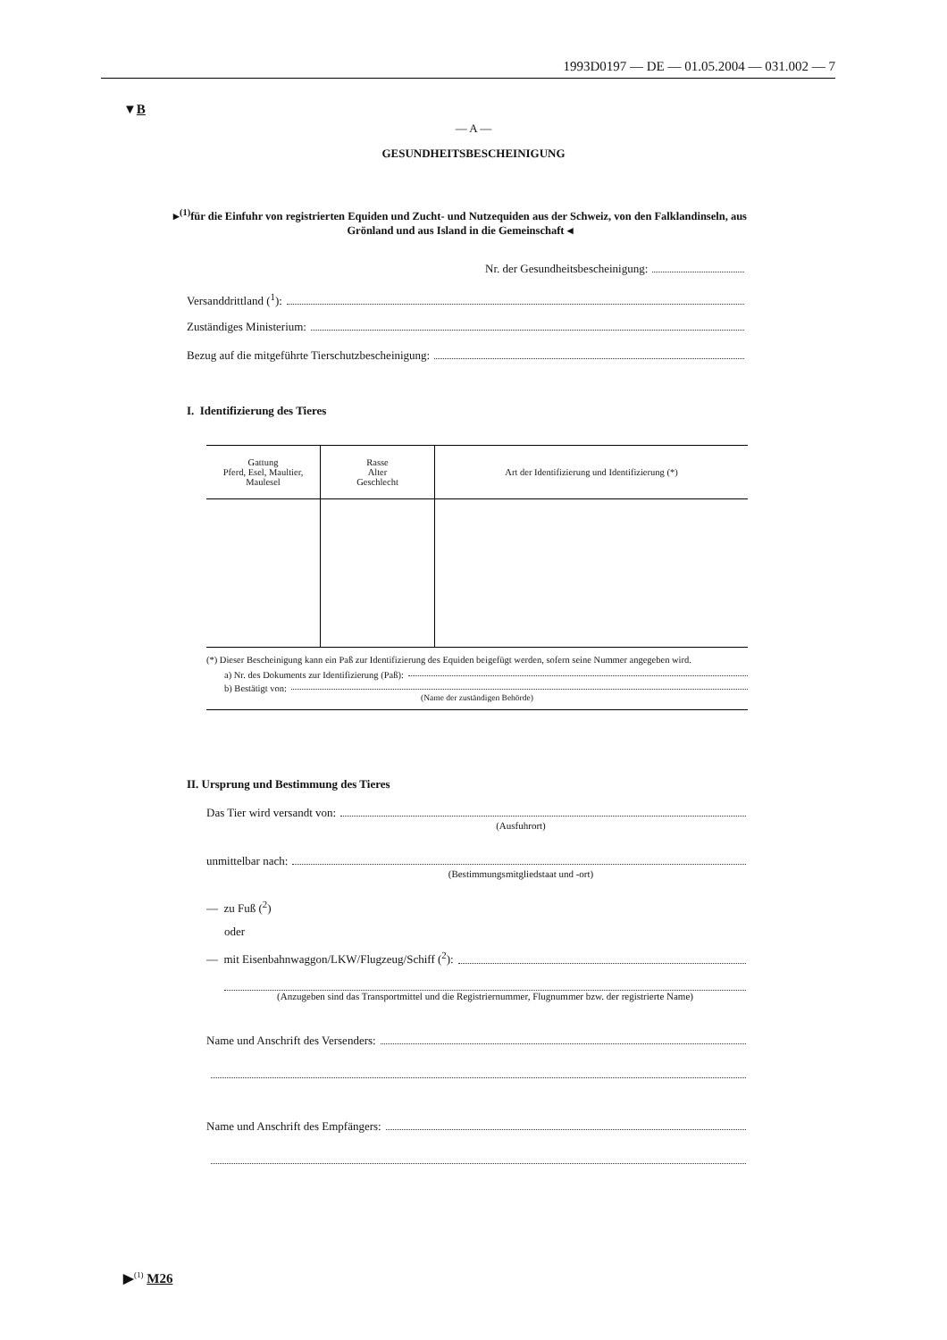1993D0197 — DE — 01.05.2004 — 031.002 — 7
▼B
— A —
GESUNDHEITSBESCHEINIGUNG
▸<sup>(1)</sup>für die Einfuhr von registrierten Equiden und Zucht- und Nutzequiden aus der Schweiz, von den Falklandinseln, aus Grönland und aus Island in die Gemeinschaft ◂
Nr. der Gesundheitsbescheinigung:
Versanddrittland (<sup>1</sup>):
Zuständiges Ministerium:
Bezug auf die mitgeführte Tierschutzbescheinigung:
I. Identifizierung des Tieres
| Gattung Pferd, Esel, Maultier, Maulesel | Rasse Alter Geschlecht | Art der Identifizierung und Identifizierung (*) |
| --- | --- | --- |
(*) Dieser Bescheinigung kann ein Paß zur Identifizierung des Equiden beigefügt werden, sofern seine Nummer angegeben wird.
a) Nr. des Dokuments zur Identifizierung (Paß):
b) Bestätigt von:
(Name der zuständigen Behörde)
II. Ursprung und Bestimmung des Tieres
Das Tier wird versandt von:
(Ausfuhrort)
unmittelbar nach:
(Bestimmungsmitgliedstaat und -ort)
— zu Fuß (<sup>2</sup>)
oder
— mit Eisenbahnwaggon/LKW/Flugzeug/Schiff (<sup>2</sup>):
(Anzugeben sind das Transportmittel und die Registriernummer, Flugnummer bzw. der registrierte Name)
Name und Anschrift des Versenders:
Name und Anschrift des Empfängers:
▶<sup>(1)</sup> M26